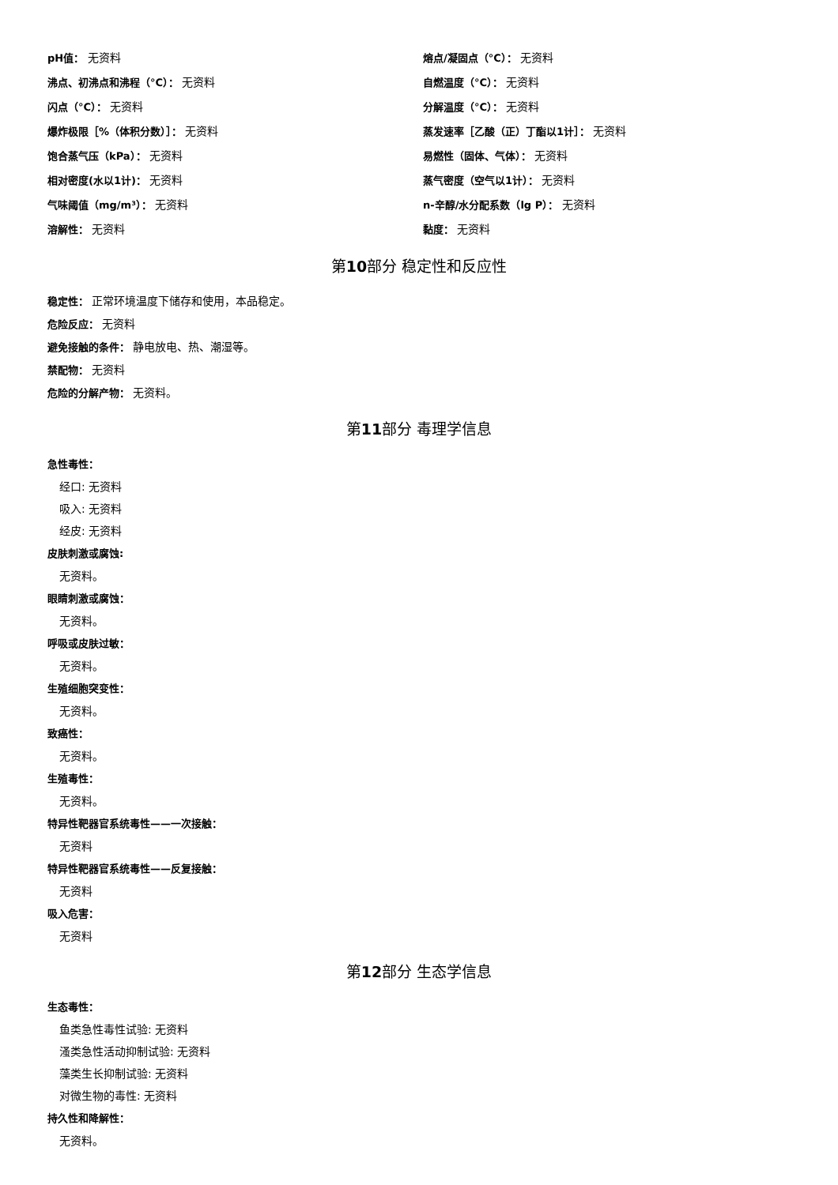pH值： 无资料
熔点/凝固点（°C）： 无资料
沸点、初沸点和沸程（°C）： 无资料
自燃温度（°C）： 无资料
闪点（°C）： 无资料
分解温度（°C）： 无资料
爆炸极限［%（体积分数）］： 无资料
蒸发速率［乙酸（正）丁酯以1计］： 无资料
饱合蒸气压（kPa）： 无资料
易燃性（固体、气体）： 无资料
相对密度(水以1计)： 无资料
蒸气密度（空气以1计）： 无资料
气味阈值（mg/m³）： 无资料
n-辛醇/水分配系数（lg P）： 无资料
溶解性： 无资料
黏度： 无资料
第10部分 稳定性和反应性
稳定性： 正常环境温度下储存和使用，本品稳定。
危险反应： 无资料
避免接触的条件： 静电放电、热、潮湿等。
禁配物： 无资料
危险的分解产物： 无资料。
第11部分 毒理学信息
急性毒性：
经口: 无资料
吸入: 无资料
经皮: 无资料
皮肤刺激或腐蚀:
无资料。
眼睛刺激或腐蚀：
无资料。
呼吸或皮肤过敏：
无资料。
生殖细胞突变性：
无资料。
致癌性：
无资料。
生殖毒性：
无资料。
特异性靶器官系统毒性——一次接触：
无资料
特异性靶器官系统毒性——反复接触：
无资料
吸入危害：
无资料
第12部分 生态学信息
生态毒性：
鱼类急性毒性试验: 无资料
溞类急性活动抑制试验: 无资料
藻类生长抑制试验: 无资料
对微生物的毒性: 无资料
持久性和降解性：
无资料。